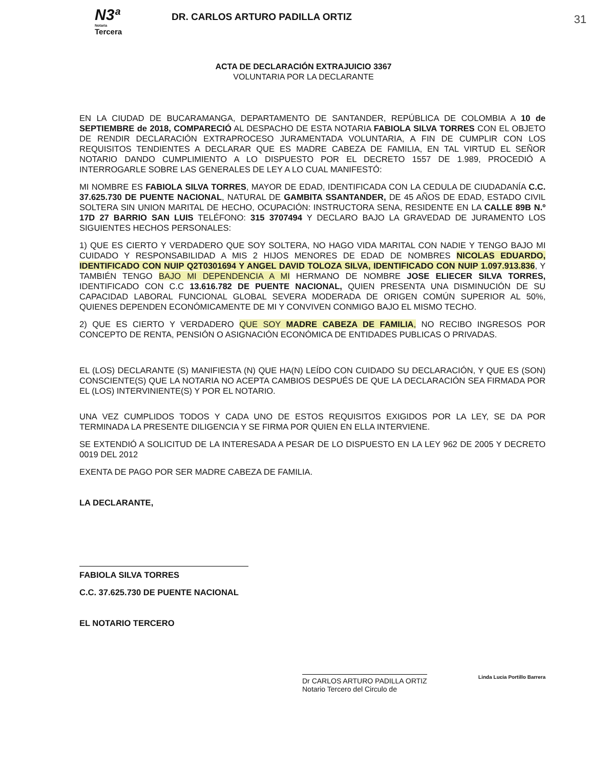N3ª
Notaria
Tercera
DR. CARLOS ARTURO PADILLA ORTIZ
31
ACTA DE DECLARACIÓN EXTRAJUICIO 3367
VOLUNTARIA POR LA DECLARANTE
EN LA CIUDAD DE BUCARAMANGA, DEPARTAMENTO DE SANTANDER, REPÚBLICA DE COLOMBIA A 10 de SEPTIEMBRE de 2018, COMPARECIÓ AL DESPACHO DE ESTA NOTARIA FABIOLA SILVA TORRES CON EL OBJETO DE RENDIR DECLARACIÓN EXTRAPROCESO JURAMENTADA VOLUNTARIA, A FIN DE CUMPLIR CON LOS REQUISITOS TENDIENTES A DECLARAR QUE ES MADRE CABEZA DE FAMILIA, EN TAL VIRTUD EL SEÑOR NOTARIO DANDO CUMPLIMIENTO A LO DISPUESTO POR EL DECRETO 1557 DE 1.989, PROCEDIÓ A INTERROGARLE SOBRE LAS GENERALES DE LEY A LO CUAL MANIFESTÓ:
MI NOMBRE ES FABIOLA SILVA TORRES, MAYOR DE EDAD, IDENTIFICADA CON LA CEDULA DE CIUDADANÍA C.C. 37.625.730 DE PUENTE NACIONAL, NATURAL DE GAMBITA SSANTANDER, DE 45 AÑOS DE EDAD, ESTADO CIVIL SOLTERA SIN UNION MARITAL DE HECHO, OCUPACIÓN: INSTRUCTORA SENA, RESIDENTE EN LA CALLE 89B N.º 17D 27 BARRIO SAN LUIS TELÉFONO: 315 3707494 Y DECLARO BAJO LA GRAVEDAD DE JURAMENTO LOS SIGUIENTES HECHOS PERSONALES:
1) QUE ES CIERTO Y VERDADERO QUE SOY SOLTERA, NO HAGO VIDA MARITAL CON NADIE Y TENGO BAJO MI CUIDADO Y RESPONSABILIDAD A MIS 2 HIJOS MENORES DE EDAD DE NOMBRES NICOLAS EDUARDO, IDENTIFICADO CON NUIP Q2T0301694 Y ANGEL DAVID TOLOZA SILVA, IDENTIFICADO CON NUIP 1.097.913.836, Y TAMBIÉN TENGO BAJO MI DEPENDENCIA A MI HERMANO DE NOMBRE JOSE ELIECER SILVA TORRES, IDENTIFICADO CON C.C 13.616.782 DE PUENTE NACIONAL, QUIEN PRESENTA UNA DISMINUCIÓN DE SU CAPACIDAD LABORAL FUNCIONAL GLOBAL SEVERA MODERADA DE ORIGEN COMÚN SUPERIOR AL 50%, QUIENES DEPENDEN ECONÓMICAMENTE DE MI Y CONVIVEN CONMIGO BAJO EL MISMO TECHO.
2) QUE ES CIERTO Y VERDADERO QUE SOY MADRE CABEZA DE FAMILIA, NO RECIBO INGRESOS POR CONCEPTO DE RENTA, PENSIÓN O ASIGNACIÓN ECONÓMICA DE ENTIDADES PUBLICAS O PRIVADAS.
EL (LOS) DECLARANTE (S) MANIFIESTA (N) QUE HA(N) LEÍDO CON CUIDADO SU DECLARACIÓN, Y QUE ES (SON) CONSCIENTE(S) QUE LA NOTARIA NO ACEPTA CAMBIOS DESPUÉS DE QUE LA DECLARACIÓN SEA FIRMADA POR EL (LOS) INTERVINIENTE(S) Y POR EL NOTARIO.
UNA VEZ CUMPLIDOS TODOS Y CADA UNO DE ESTOS REQUISITOS EXIGIDOS POR LA LEY, SE DA POR TERMINADA LA PRESENTE DILIGENCIA Y SE FIRMA POR QUIEN EN ELLA INTERVIENE.
SE EXTENDIÓ A SOLICITUD DE LA INTERESADA A PESAR DE LO DISPUESTO EN LA LEY 962 DE 2005 Y DECRETO 0019 DEL 2012
EXENTA DE PAGO POR SER MADRE CABEZA DE FAMILIA.
LA DECLARANTE,
FABIOLA SILVA TORRES
C.C. 37.625.730 DE PUENTE NACIONAL
EL NOTARIO TERCERO
Dr CARLOS ARTURO PADILLA ORTIZ
Notario Tercero del Circulo de
Linda Lucia Portillo Barrera